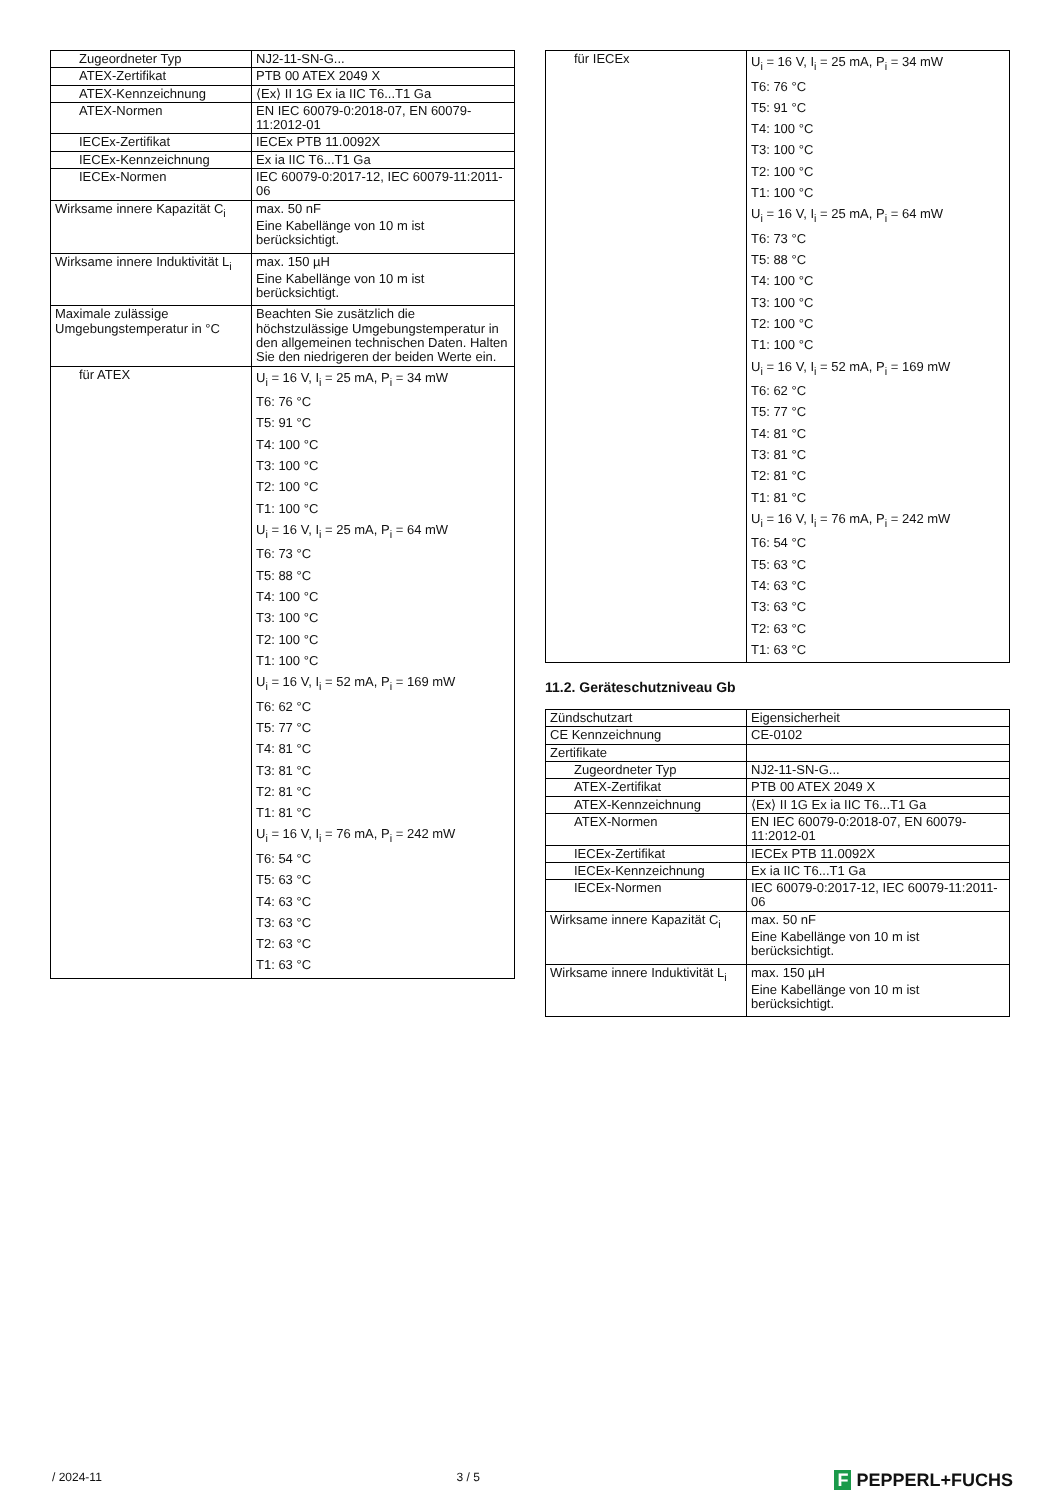| Zugeordneter Typ | NJ2-11-SN-G... |
| ATEX-Zertifikat | PTB 00 ATEX 2049 X |
| ATEX-Kennzeichnung | ⟨Ex⟩ II 1G Ex ia IIC T6...T1 Ga |
| ATEX-Normen | EN IEC 60079-0:2018-07, EN 60079-11:2012-01 |
| IECEx-Zertifikat | IECEx PTB 11.0092X |
| IECEx-Kennzeichnung | Ex ia IIC T6...T1 Ga |
| IECEx-Normen | IEC 60079-0:2017-12, IEC 60079-11:2011-06 |
| Wirksame innere Kapazität C<sub>i</sub> | max. 50 nF Eine Kabellänge von 10 m ist berücksichtigt. |
| Wirksame innere Induktivität L<sub>i</sub> | max. 150 µH Eine Kabellänge von 10 m ist berücksichtigt. |
| Maximale zulässige Umgebungstemperatur in °C | Beachten Sie zusätzlich die höchstzulässige Umgebungstemperatur in den allgemeinen technischen Daten. Halten Sie den niedrigeren der beiden Werte ein. |
| für ATEX | U<sub>i</sub> = 16 V, I<sub>i</sub> = 25 mA, P<sub>i</sub> = 34 mW T6: 76 °C T5: 91 °C T4: 100 °C T3: 100 °C T2: 100 °C T1: 100 °C U<sub>i</sub> = 16 V, I<sub>i</sub> = 25 mA, P<sub>i</sub> = 64 mW T6: 73 °C T5: 88 °C T4: 100 °C T3: 100 °C T2: 100 °C T1: 100 °C U<sub>i</sub> = 16 V, I<sub>i</sub> = 52 mA, P<sub>i</sub> = 169 mW T6: 62 °C T5: 77 °C T4: 81 °C T3: 81 °C T2: 81 °C T1: 81 °C U<sub>i</sub> = 16 V, I<sub>i</sub> = 76 mA, P<sub>i</sub> = 242 mW T6: 54 °C T5: 63 °C T4: 63 °C T3: 63 °C T2: 63 °C T1: 63 °C |
| für IECEx | U<sub>i</sub> = 16 V, I<sub>i</sub> = 25 mA, P<sub>i</sub> = 34 mW T6: 76 °C T5: 91 °C T4: 100 °C T3: 100 °C T2: 100 °C T1: 100 °C U<sub>i</sub> = 16 V, I<sub>i</sub> = 25 mA, P<sub>i</sub> = 64 mW T6: 73 °C T5: 88 °C T4: 100 °C T3: 100 °C T2: 100 °C T1: 100 °C U<sub>i</sub> = 16 V, I<sub>i</sub> = 52 mA, P<sub>i</sub> = 169 mW T6: 62 °C T5: 77 °C T4: 81 °C T3: 81 °C T2: 81 °C T1: 81 °C U<sub>i</sub> = 16 V, I<sub>i</sub> = 76 mA, P<sub>i</sub> = 242 mW T6: 54 °C T5: 63 °C T4: 63 °C T3: 63 °C T2: 63 °C T1: 63 °C |
11.2. Geräteschutzniveau Gb
| Zündschutzart | Eigensicherheit |
| CE Kennzeichnung | CE-0102 |
| Zertifikate | |
| Zugeordneter Typ | NJ2-11-SN-G... |
| ATEX-Zertifikat | PTB 00 ATEX 2049 X |
| ATEX-Kennzeichnung | ⟨Ex⟩ II 1G Ex ia IIC T6...T1 Ga |
| ATEX-Normen | EN IEC 60079-0:2018-07, EN 60079-11:2012-01 |
| IECEx-Zertifikat | IECEx PTB 11.0092X |
| IECEx-Kennzeichnung | Ex ia IIC T6...T1 Ga |
| IECEx-Normen | IEC 60079-0:2017-12, IEC 60079-11:2011-06 |
| Wirksame innere Kapazität C<sub>i</sub> | max. 50 nF Eine Kabellänge von 10 m ist berücksichtigt. |
| Wirksame innere Induktivität L<sub>i</sub> | max. 150 µH Eine Kabellänge von 10 m ist berücksichtigt. |
/ 2024-11 3 / 5 F PEPPERL+FUCHS